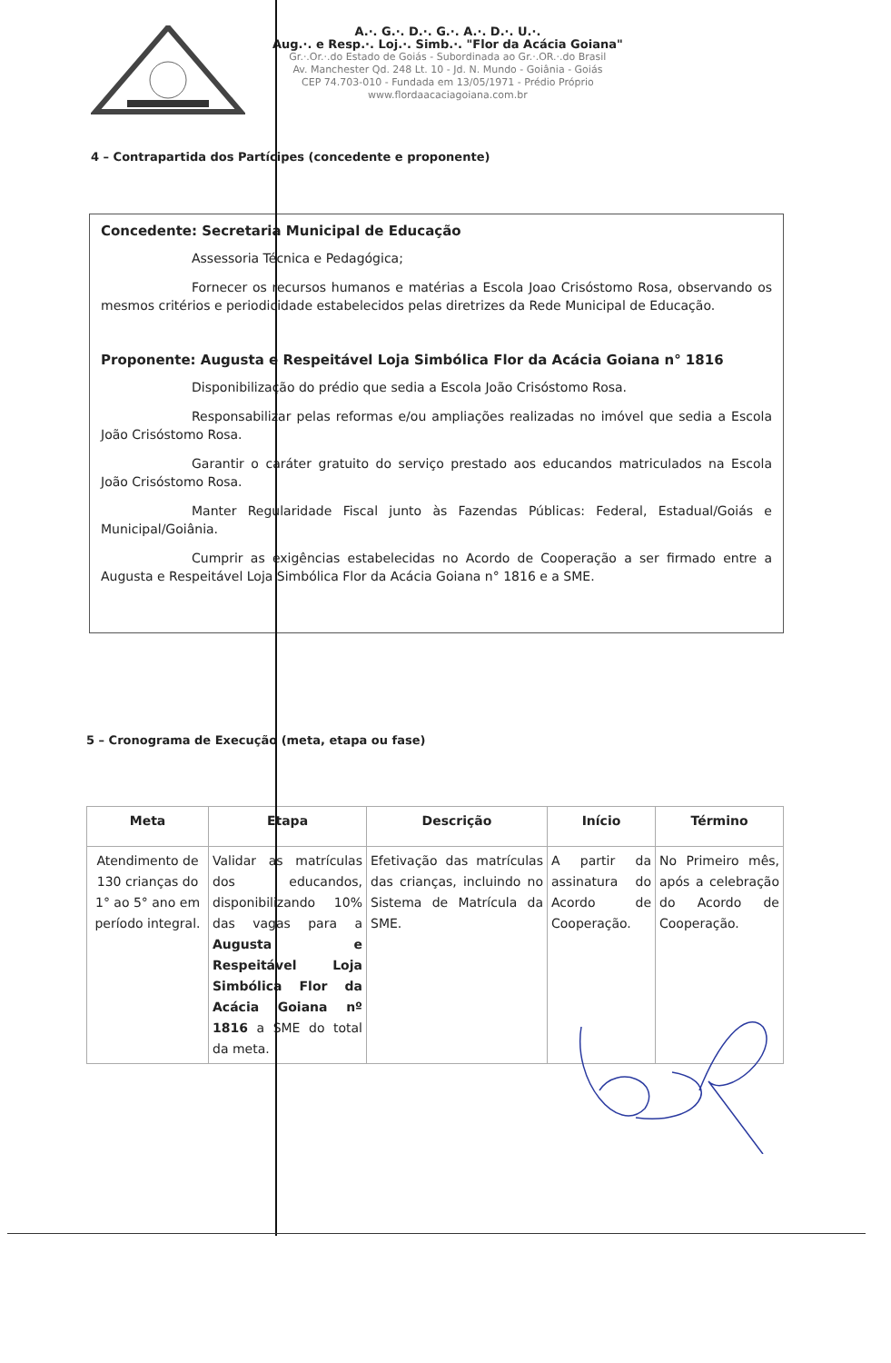A.·. G.·. D.·. G.·. A.·. D.·. U.·.
Aug.·. e Resp.·. Loj.·. Simb.·. "Flor da Acácia Goiana"
Gr.·.Or.·.do Estado de Goiás - Subordinada ao Gr.·.OR.·.do Brasil
Av. Manchester Qd. 248 Lt. 10 - Jd. N. Mundo - Goiânia - Goiás
CEP 74.703-010 - Fundada em 13/05/1971 - Prédio Próprio
www.flordaacaciagoiana.com.br
4 – Contrapartida dos Partícipes (concedente e proponente)
Concedente: Secretaria Municipal de Educação
Assessoria Técnica e Pedagógica;
Fornecer os recursos humanos e matérias a Escola Joao Crisóstomo Rosa, observando os mesmos critérios e periodicidade estabelecidos pelas diretrizes da Rede Municipal de Educação.
Proponente: Augusta e Respeitável Loja Simbólica Flor da Acácia Goiana n° 1816
Disponibilização do prédio que sedia a Escola João Crisóstomo Rosa.
Responsabilizar pelas reformas e/ou ampliações realizadas no imóvel que sedia a Escola João Crisóstomo Rosa.
Garantir o caráter gratuito do serviço prestado aos educandos matriculados na Escola João Crisóstomo Rosa.
Manter Regularidade Fiscal junto às Fazendas Públicas: Federal, Estadual/Goiás e Municipal/Goiânia.
Cumprir as exigências estabelecidas no Acordo de Cooperação a ser firmado entre a Augusta e Respeitável Loja Simbólica Flor da Acácia Goiana n° 1816 e a SME.
5 – Cronograma de Execução (meta, etapa ou fase)
| Meta | Etapa | Descrição | Início | Término |
| --- | --- | --- | --- | --- |
| Atendimento de 130 crianças do 1° ao 5° ano em período integral. | Validar as matrículas dos educandos, disponibilizando 10% das vagas para a Augusta e Respeitável Loja Simbólica Flor da Acácia Goiana nº 1816 a SME do total da meta. | Efetivação das matrículas das crianças, incluindo no Sistema de Matrícula da SME. | A partir da assinatura do Acordo de Cooperação. | No Primeiro mês, após a celebração do Acordo de Cooperação. |